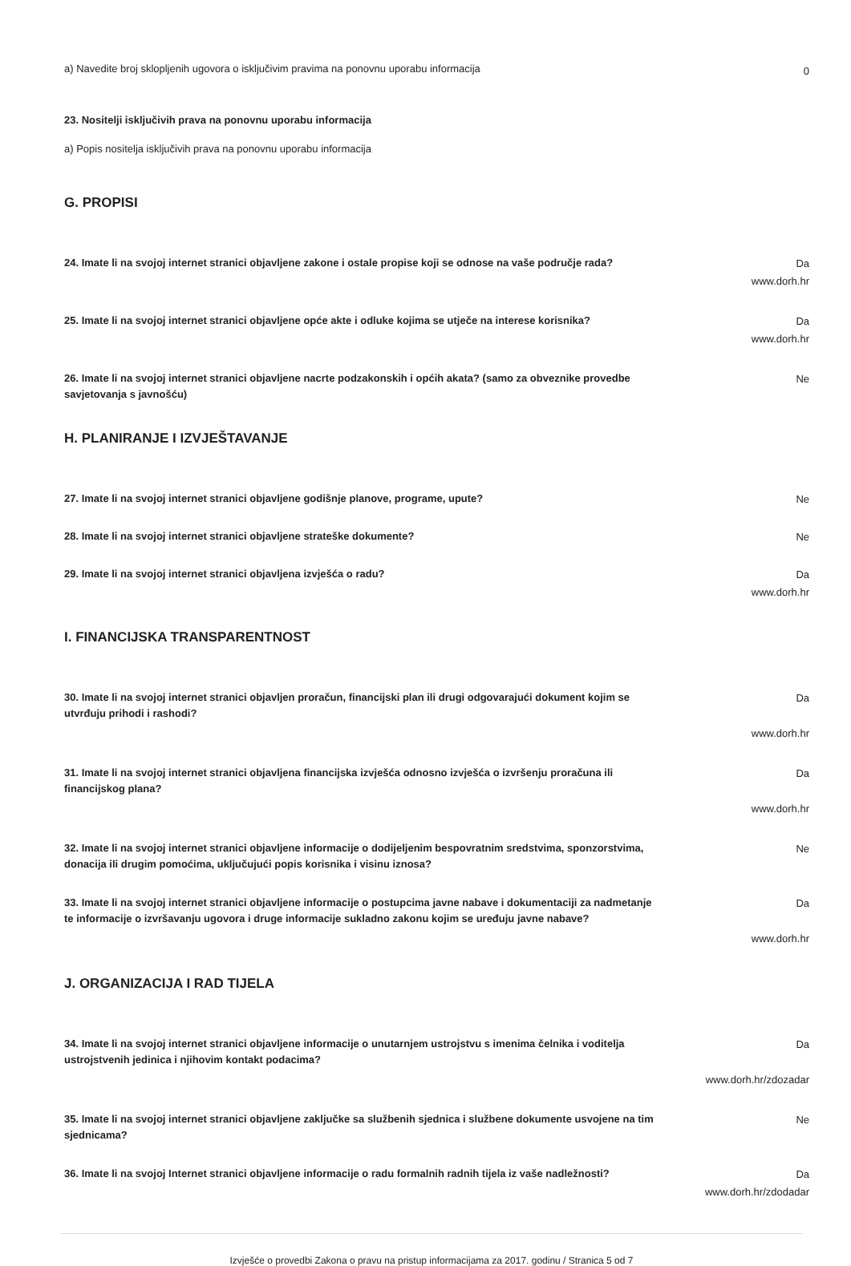a) Navedite broj sklopljenih ugovora o isključivim pravima na ponovnu uporabu informacija
0
23. Nositelji isključivih prava na ponovnu uporabu informacija
a) Popis nositelja isključivih prava na ponovnu uporabu informacija
G. PROPISI
24. Imate li na svojoj internet stranici objavljene zakone i ostale propise koji se odnose na vaše područje rada?
Da
www.dorh.hr
25. Imate li na svojoj internet stranici objavljene opće akte i odluke kojima se utječe na interese korisnika?
Da
www.dorh.hr
26. Imate li na svojoj internet stranici objavljene nacrte podzakonskih i općih akata? (samo za obveznike provedbe savjetovanja s javnošću)
Ne
H. PLANIRANJE I IZVJEŠTAVANJE
27. Imate li na svojoj internet stranici objavljene godišnje planove, programe, upute?
Ne
28. Imate li na svojoj internet stranici objavljene strateške dokumente?
Ne
29. Imate li na svojoj internet stranici objavljena izvješća o radu?
Da
www.dorh.hr
I. FINANCIJSKA TRANSPARENTNOST
30. Imate li na svojoj internet stranici objavljen proračun, financijski plan ili drugi odgovarajući dokument kojim se utvrđuju prihodi i rashodi?
Da
www.dorh.hr
31. Imate li na svojoj internet stranici objavljena financijska izvješća odnosno izvješća o izvršenju proračuna ili financijskog plana?
Da
www.dorh.hr
32. Imate li na svojoj internet stranici objavljene informacije o dodijeljenim bespovratnim sredstvima, sponzorstvima, donacija ili drugim pomoćima, uključujući popis korisnika i visinu iznosa?
Ne
33. Imate li na svojoj internet stranici objavljene informacije o postupcima javne nabave i dokumentaciji za nadmetanje te informacije o izvršavanju ugovora i druge informacije sukladno zakonu kojim se uređuju javne nabave?
Da
www.dorh.hr
J. ORGANIZACIJA I RAD TIJELA
34. Imate li na svojoj internet stranici objavljene informacije o unutarnjem ustrojstvu s imenima čelnika i voditelja ustrojstvenih jedinica i njihovim kontakt podacima?
Da
www.dorh.hr/zdozadar
35. Imate li na svojoj internet stranici objavljene zaključke sa službenih sjednica i službene dokumente usvojene na tim sjednicama?
Ne
36. Imate li na svojoj Internet stranici objavljene informacije o radu formalnih radnih tijela iz vaše nadležnosti?
Da
www.dorh.hr/zdodadar
Izvješće o provedbi Zakona o pravu na pristup informacijama za 2017. godinu / Stranica 5 od 7